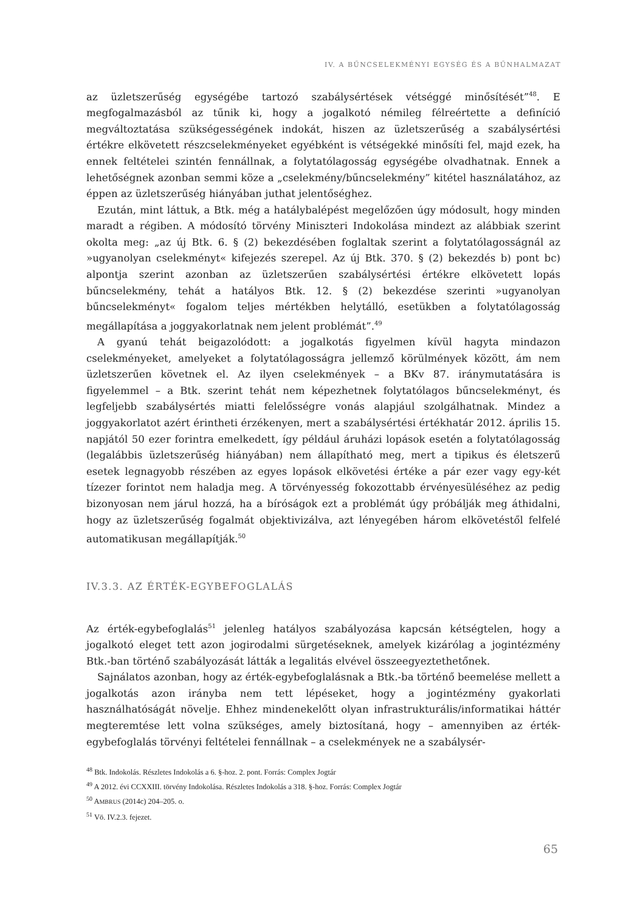IV. A BŰNCSELEKMÉNYI EGYSÉG ÉS A BŰNHALMAZAT
az üzletszerűség egységébe tartozó szabálysértések vétséggé minősítését”<sup>48</sup>. E megfogalmazásból az tűnik ki, hogy a jogalkotó némileg félreértette a definíció megváltoztatása szükségességének indokát, hiszen az üzletszerűség a szabálysértési értékre elkövetett részcselekményeket egyébként is vétségekké minősíti fel, majd ezek, ha ennek feltételei szintén fennállnak, a folytatólagosság egységébe olvadhatnak. Ennek a lehetőségnek azonban semmi köze a „cselekmény/bűncselekmény” kitétel használatához, az éppen az üzletszerűség hiányában juthat jelentőséghez.
Ezután, mint láttuk, a Btk. még a hatálybalépést megelőzően úgy módosult, hogy minden maradt a régiben. A módosító törvény Miniszteri Indokolása mindezt az alábbiak szerint okolta meg: „az új Btk. 6. § (2) bekezdésében foglaltak szerint a folytatólagosságnál az »ugyanolyan cselekményt« kifejezés szerepel. Az új Btk. 370. § (2) bekezdés b) pont bc) alpontja szerint azonban az üzletszerűen szabálysértési értékre elkövetett lopás bűncselekmény, tehát a hatályos Btk. 12. § (2) bekezdése szerinti »ugyanolyan bűncselekményt« fogalom teljes mértékben helytálló, esetükben a folytatólagosság megállapítása a joggyakorlatnak nem jelent problémát”.<sup>49</sup>
A gyanú tehát beigazolódott: a jogalkotás figyelmen kívül hagyta mindazon cselekményeket, amelyeket a folytatólagosságra jellemző körülmények között, ám nem üzletszerűen követnek el. Az ilyen cselekmények – a BKv 87. iránymutatására is figyelemmel – a Btk. szerint tehát nem képezhetnek folytatólagos bűncselekményt, és legfeljebb szabálysértés miatti felelősségre vonás alapjául szolgálhatnak. Mindez a joggyakorlatot azért érintheti érzékenyen, mert a szabálysértési értékhatár 2012. április 15. napjától 50 ezer forintra emelkedett, így például áruházi lopások esetén a folytatólagosság (legalábbis üzletszerűség hiányában) nem állapítható meg, mert a tipikus és életszerű esetek legnagyobb részében az egyes lopások elkövetési értéke a pár ezer vagy egy-két tízezer forintot nem haladja meg. A törvényesség fokozottabb érvényesüléséhez az pedig bizonyosan nem járul hozzá, ha a bíróságok ezt a problémát úgy próbálják meg áthidalni, hogy az üzletszerűség fogalmát objektivizálva, azt lényegében három elkövetéstől felfelé automatikusan megállapítják.<sup>50</sup>
IV.3.3. AZ ÉRTÉK-EGYBEFOGLALÁS
Az érték-egybefoglalás<sup>51</sup> jelenleg hatályos szabályozása kapcsán kétségtelen, hogy a jogalkotó eleget tett azon jogirodalmi sürgetéseknek, amelyek kizárólag a jogintézmény Btk.-ban történő szabályozását látták a legalitás elvével összeegyeztethetőnek.
Sajnálatos azonban, hogy az érték-egybefoglalásnak a Btk.-ba történő beemelése mellett a jogalkotás azon irányba nem tett lépéseket, hogy a jogintézmény gyakorlati használhatóságát növelje. Ehhez mindenekelőtt olyan infrastrukturális/informatikai háttér megteremtése lett volna szükséges, amely biztosítaná, hogy – amennyiben az érték-egybefoglalás törvényi feltételei fennállnak – a cselekmények ne a szabálysér-
<sup>48</sup> Btk. Indokolás. Részletes Indokolás a 6. §-hoz. 2. pont. Forrás: Complex Jogtár
<sup>49</sup> A 2012. évi CCXXIII. törvény Indokolása. Részletes Indokolás a 318. §-hoz. Forrás: Complex Jogtár
<sup>50</sup> AMBRUS (2014c) 204–205. o.
<sup>51</sup> Vö. IV.2.3. fejezet.
65